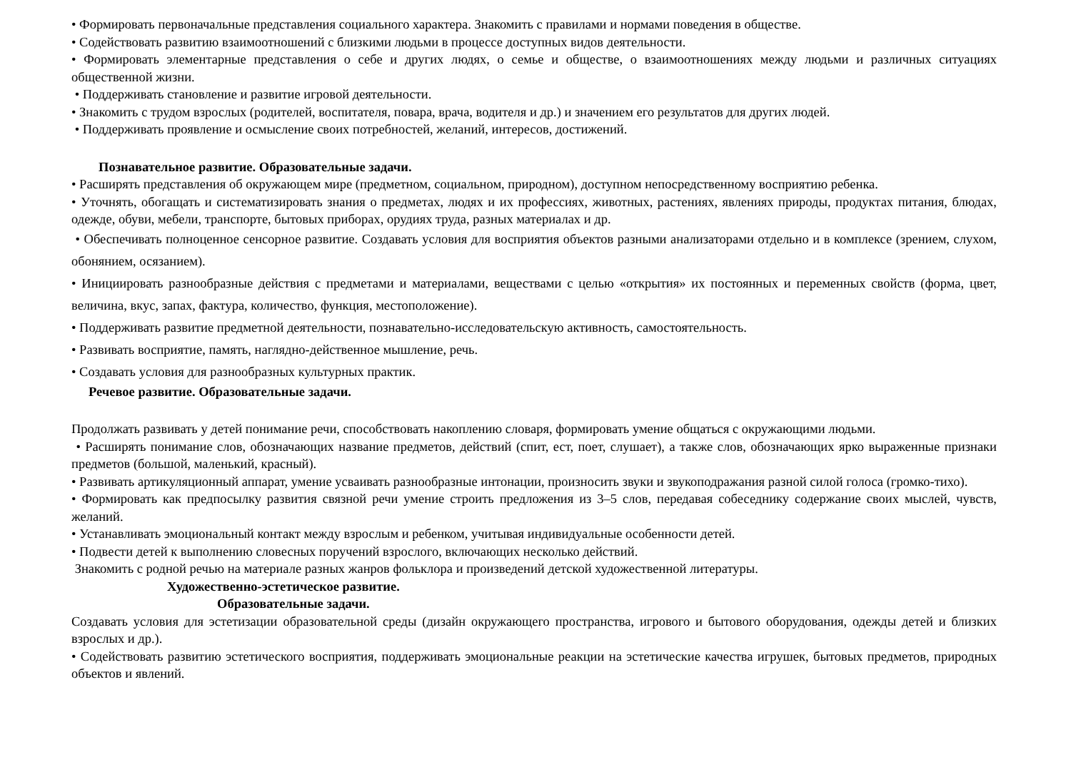• Формировать первоначальные представления социального характера. Знакомить с правилами и нормами поведения в обществе.
• Содействовать развитию взаимоотношений с близкими людьми в процессе доступных видов деятельности.
• Формировать элементарные представления о себе и других людях, о семье и обществе, о взаимоотношениях между людьми и различных ситуациях общественной жизни.
• Поддерживать становление и развитие игровой деятельности.
• Знакомить с трудом взрослых (родителей, воспитателя, повара, врача, водителя и др.) и значением его результатов для других людей.
• Поддерживать проявление и осмысление своих потребностей, желаний, интересов, достижений.
Познавательное развитие. Образовательные задачи.
• Расширять представления об окружающем мире (предметном, социальном, природном), доступном непосредственному восприятию ребенка.
• Уточнять, обогащать и систематизировать знания о предметах, людях и их профессиях, животных, растениях, явлениях природы, продуктах питания, блюдах, одежде, обуви, мебели, транспорте, бытовых приборах, орудиях труда, разных материалах и др.
• Обеспечивать полноценное сенсорное развитие. Создавать условия для восприятия объектов разными анализаторами отдельно и в комплексе (зрением, слухом, обонянием, осязанием).
• Инициировать разнообразные действия с предметами и материалами, веществами с целью «открытия» их постоянных и переменных свойств (форма, цвет, величина, вкус, запах, фактура, количество, функция, местоположение).
• Поддерживать развитие предметной деятельности, познавательно-исследовательскую активность, самостоятельность.
• Развивать восприятие, память, наглядно-действенное мышление, речь.
• Создавать условия для разнообразных культурных практик.
Речевое развитие. Образовательные задачи.
Продолжать развивать у детей понимание речи, способствовать накоплению словаря, формировать умение общаться с окружающими людьми.
• Расширять понимание слов, обозначающих название предметов, действий (спит, ест, поет, слушает), а также слов, обозначающих ярко выраженные признаки предметов (большой, маленький, красный).
• Развивать артикуляционный аппарат, умение усваивать разнообразные интонации, произносить звуки и звукоподражания разной силой голоса (громко-тихо).
• Формировать как предпосылку развития связной речи умение строить предложения из 3–5 слов, передавая собеседнику содержание своих мыслей, чувств, желаний.
• Устанавливать эмоциональный контакт между взрослым и ребенком, учитывая индивидуальные особенности детей.
• Подвести детей к выполнению словесных поручений взрослого, включающих несколько действий.
Знакомить с родной речью на материале разных жанров фольклора и произведений детской художественной литературы.
Художественно-эстетическое развитие.
Образовательные задачи.
Создавать условия для эстетизации образовательной среды (дизайн окружающего пространства, игрового и бытового оборудования, одежды детей и близких взрослых и др.).
• Содействовать развитию эстетического восприятия, поддерживать эмоциональные реакции на эстетические качества игрушек, бытовых предметов, природных объектов и явлений.